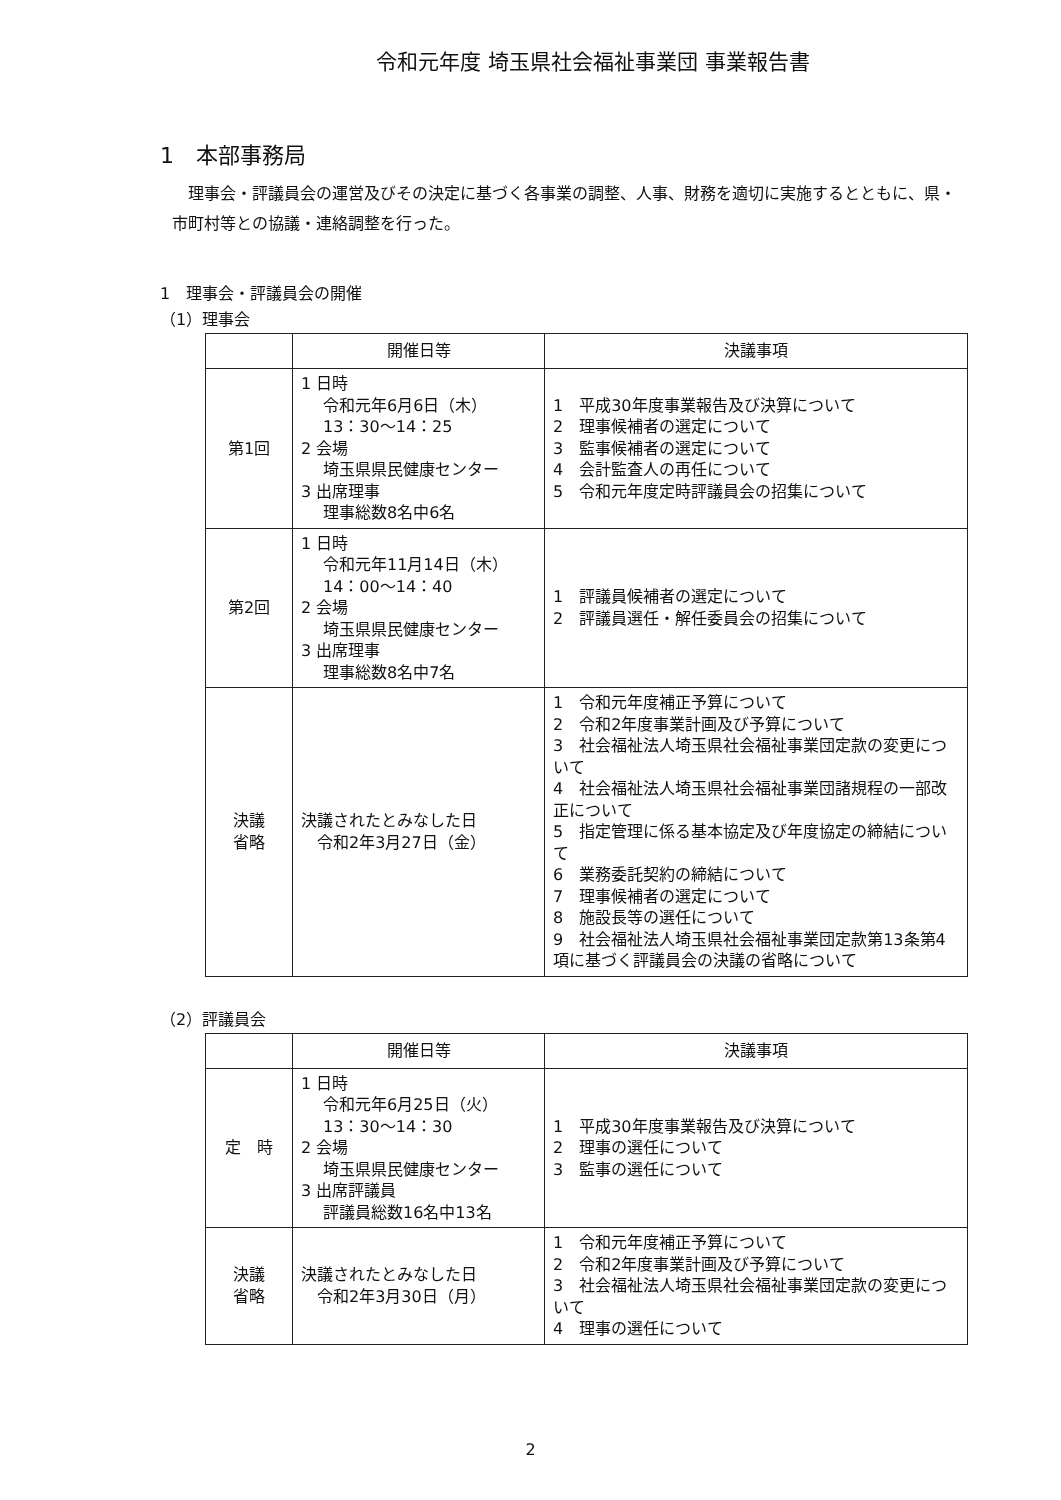令和元年度 埼玉県社会福祉事業団 事業報告書
1　本部事務局
理事会・評議員会の運営及びその決定に基づく各事業の調整、人事、財務を適切に実施するとともに、県・市町村等との協議・連絡調整を行った。
1　理事会・評議員会の開催
（1）理事会
| | 開催日等 | 決議事項 |
| --- | --- | --- |
| 第1回 | 1 日時 令和元年6月6日（木） 13：30～14：25 2 会場 埼玉県県民健康センター 3 出席理事 理事総数8名中6名 | 1 平成30年度事業報告及び決算について 2 理事候補者の選定について 3 監事候補者の選定について 4 会計監査人の再任について 5 令和元年度定時評議員会の招集について |
| 第2回 | 1 日時 令和元年11月14日（木） 14：00～14：40 2 会場 埼玉県県民健康センター 3 出席理事 理事総数8名中7名 | 1 評議員候補者の選定について 2 評議員選任・解任委員会の招集について |
| 決議 省略 | 決議されたとみなした日 令和2年3月27日（金） | 1 令和元年度補正予算について 2 令和2年度事業計画及び予算について 3 社会福祉法人埼玉県社会福祉事業団定款の変更について 4 社会福祉法人埼玉県社会福祉事業団諸規程の一部改正について 5 指定管理に係る基本協定及び年度協定の締結について 6 業務委託契約の締結について 7 理事候補者の選定について 8 施設長等の選任について 9 社会福祉法人埼玉県社会福祉事業団定款第13条第4項に基づく評議員会の決議の省略について |
（2）評議員会
| | 開催日等 | 決議事項 |
| --- | --- | --- |
| 定 時 | 1 日時 令和元年6月25日（火） 13：30～14：30 2 会場 埼玉県県民健康センター 3 出席評議員 評議員総数16名中13名 | 1 平成30年度事業報告及び決算について 2 理事の選任について 3 監事の選任について |
| 決議 省略 | 決議されたとみなした日 令和2年3月30日（月） | 1 令和元年度補正予算について 2 令和2年度事業計画及び予算について 3 社会福祉法人埼玉県社会福祉事業団定款の変更について 4 理事の選任について |
2